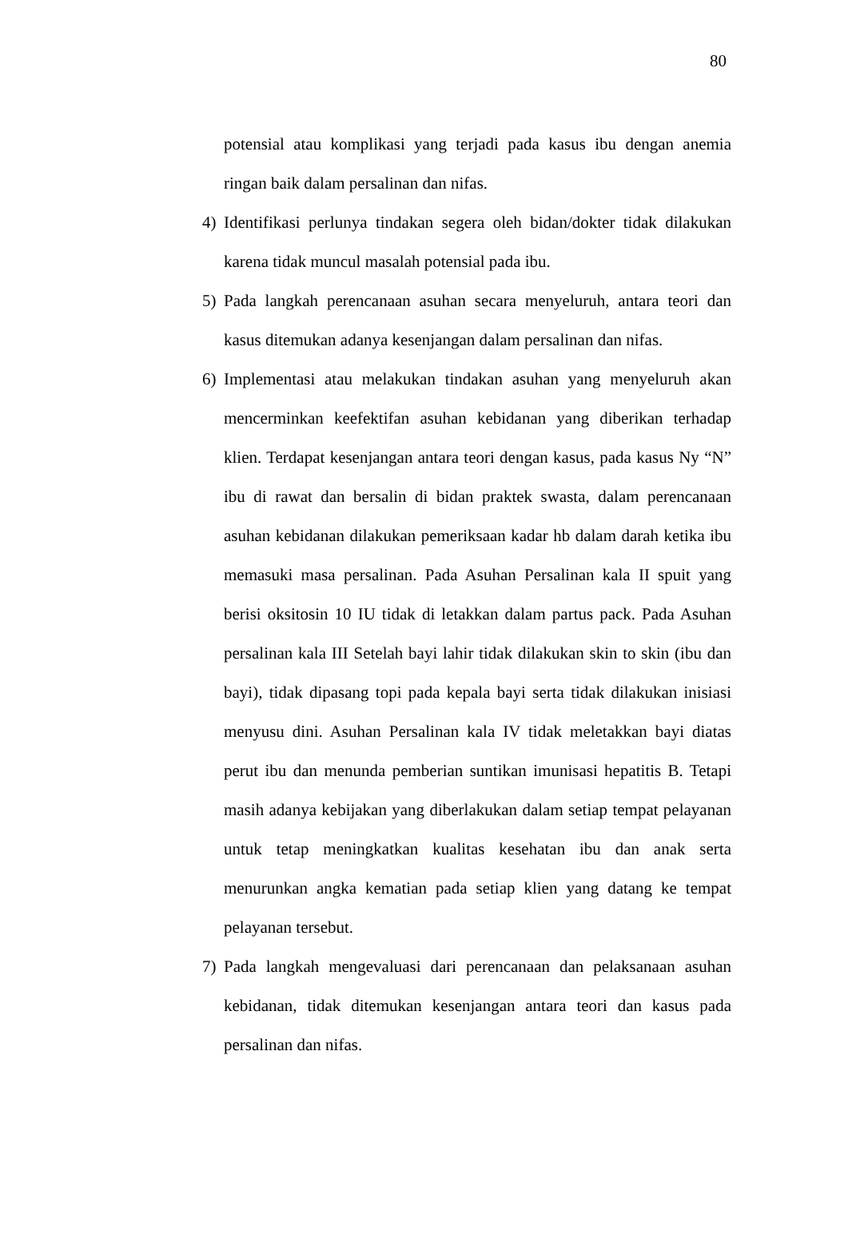80
potensial atau komplikasi yang terjadi pada kasus ibu dengan anemia ringan baik dalam persalinan dan nifas.
4) Identifikasi perlunya tindakan segera oleh bidan/dokter tidak dilakukan karena tidak muncul masalah potensial pada ibu.
5) Pada langkah perencanaan asuhan secara menyeluruh, antara teori dan kasus ditemukan adanya kesenjangan dalam persalinan dan nifas.
6) Implementasi atau melakukan tindakan asuhan yang menyeluruh akan mencerminkan keefektifan asuhan kebidanan yang diberikan terhadap klien. Terdapat kesenjangan antara teori dengan kasus, pada kasus Ny “N” ibu di rawat dan bersalin di bidan praktek swasta, dalam perencanaan asuhan kebidanan dilakukan pemeriksaan kadar hb dalam darah ketika ibu memasuki masa persalinan. Pada Asuhan Persalinan kala II spuit yang berisi oksitosin 10 IU tidak di letakkan dalam partus pack. Pada Asuhan persalinan kala III Setelah bayi lahir tidak dilakukan skin to skin (ibu dan bayi), tidak dipasang topi pada kepala bayi serta tidak dilakukan inisiasi menyusu dini. Asuhan Persalinan kala IV tidak meletakkan bayi diatas perut ibu dan menunda pemberian suntikan imunisasi hepatitis B. Tetapi masih adanya kebijakan yang diberlakukan dalam setiap tempat pelayanan untuk tetap meningkatkan kualitas kesehatan ibu dan anak serta menurunkan angka kematian pada setiap klien yang datang ke tempat pelayanan tersebut.
7) Pada langkah mengevaluasi dari perencanaan dan pelaksanaan asuhan kebidanan, tidak ditemukan kesenjangan antara teori dan kasus pada persalinan dan nifas.